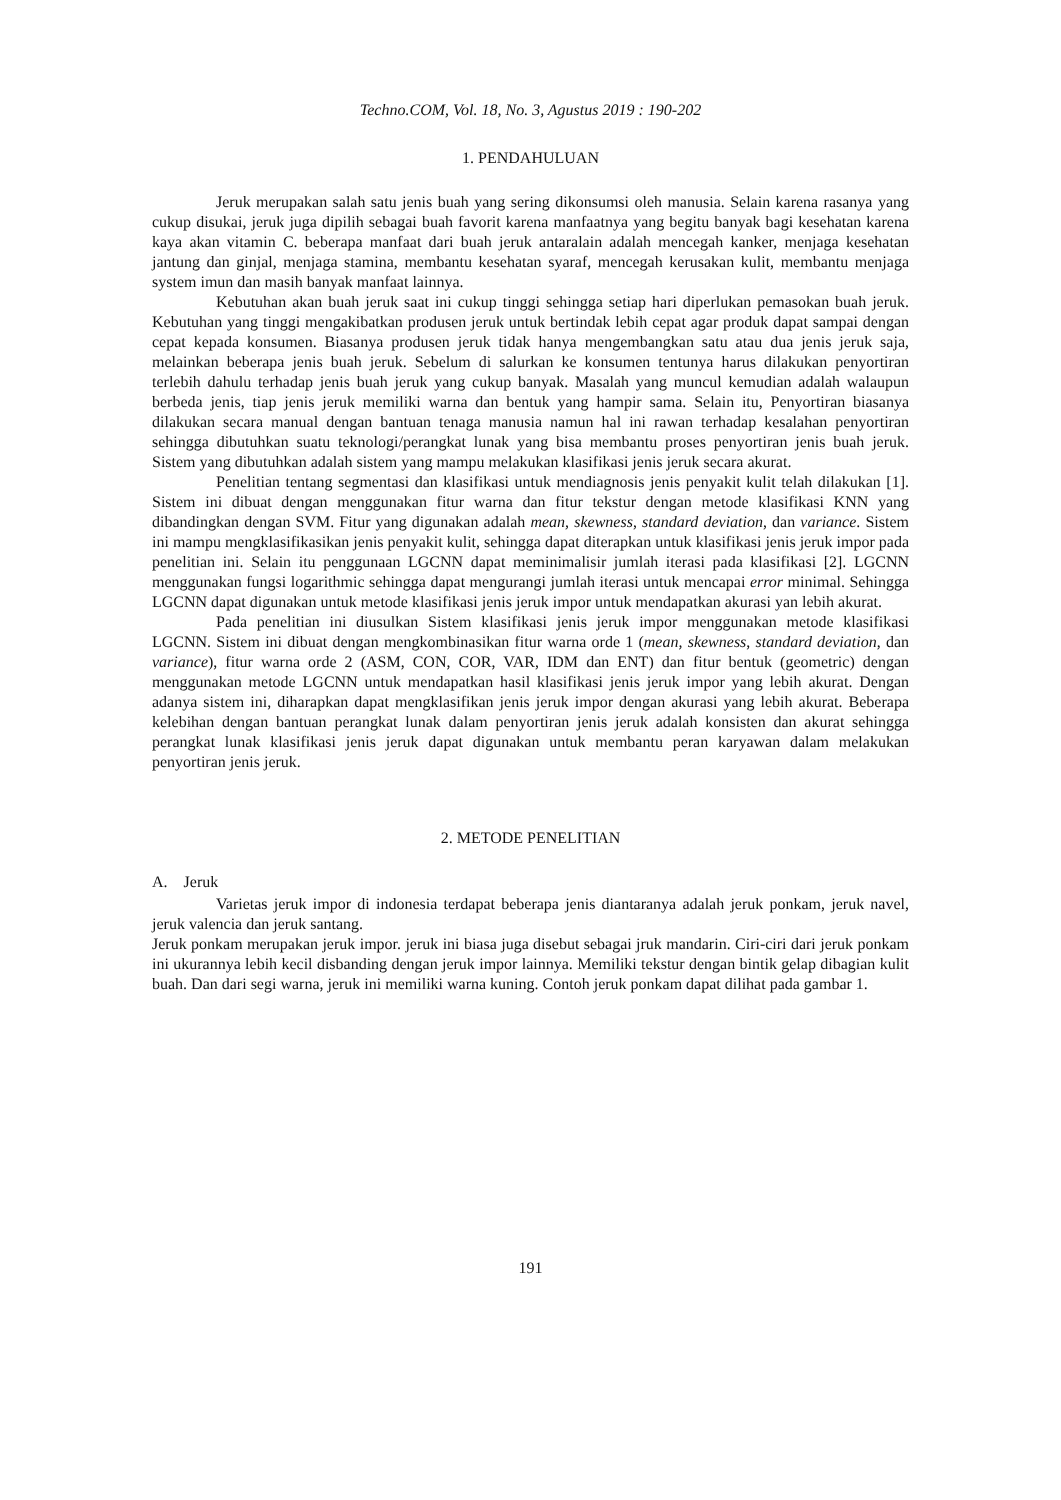Techno.COM, Vol. 18, No. 3, Agustus 2019 : 190-202
1. PENDAHULUAN
Jeruk merupakan salah satu jenis buah yang sering dikonsumsi oleh manusia. Selain karena rasanya yang cukup disukai, jeruk juga dipilih sebagai buah favorit karena manfaatnya yang begitu banyak bagi kesehatan karena kaya akan vitamin C. beberapa manfaat dari buah jeruk antaralain adalah mencegah kanker, menjaga kesehatan jantung dan ginjal, menjaga stamina, membantu kesehatan syaraf, mencegah kerusakan kulit, membantu menjaga system imun dan masih banyak manfaat lainnya.
Kebutuhan akan buah jeruk saat ini cukup tinggi sehingga setiap hari diperlukan pemasokan buah jeruk. Kebutuhan yang tinggi mengakibatkan produsen jeruk untuk bertindak lebih cepat agar produk dapat sampai dengan cepat kepada konsumen. Biasanya produsen jeruk tidak hanya mengembangkan satu atau dua jenis jeruk saja, melainkan beberapa jenis buah jeruk. Sebelum di salurkan ke konsumen tentunya harus dilakukan penyortiran terlebih dahulu terhadap jenis buah jeruk yang cukup banyak. Masalah yang muncul kemudian adalah walaupun berbeda jenis, tiap jenis jeruk memiliki warna dan bentuk yang hampir sama. Selain itu, Penyortiran biasanya dilakukan secara manual dengan bantuan tenaga manusia namun hal ini rawan terhadap kesalahan penyortiran sehingga dibutuhkan suatu teknologi/perangkat lunak yang bisa membantu proses penyortiran jenis buah jeruk. Sistem yang dibutuhkan adalah sistem yang mampu melakukan klasifikasi jenis jeruk secara akurat.
Penelitian tentang segmentasi dan klasifikasi untuk mendiagnosis jenis penyakit kulit telah dilakukan [1]. Sistem ini dibuat dengan menggunakan fitur warna dan fitur tekstur dengan metode klasifikasi KNN yang dibandingkan dengan SVM. Fitur yang digunakan adalah mean, skewness, standard deviation, dan variance. Sistem ini mampu mengklasifikasikan jenis penyakit kulit, sehingga dapat diterapkan untuk klasifikasi jenis jeruk impor pada penelitian ini. Selain itu penggunaan LGCNN dapat meminimalisir jumlah iterasi pada klasifikasi [2]. LGCNN menggunakan fungsi logarithmic sehingga dapat mengurangi jumlah iterasi untuk mencapai error minimal. Sehingga LGCNN dapat digunakan untuk metode klasifikasi jenis jeruk impor untuk mendapatkan akurasi yan lebih akurat.
Pada penelitian ini diusulkan Sistem klasifikasi jenis jeruk impor menggunakan metode klasifikasi LGCNN. Sistem ini dibuat dengan mengkombinasikan fitur warna orde 1 (mean, skewness, standard deviation, dan variance), fitur warna orde 2 (ASM, CON, COR, VAR, IDM dan ENT) dan fitur bentuk (geometric) dengan menggunakan metode LGCNN untuk mendapatkan hasil klasifikasi jenis jeruk impor yang lebih akurat. Dengan adanya sistem ini, diharapkan dapat mengklasifikan jenis jeruk impor dengan akurasi yang lebih akurat. Beberapa kelebihan dengan bantuan perangkat lunak dalam penyortiran jenis jeruk adalah konsisten dan akurat sehingga perangkat lunak klasifikasi jenis jeruk dapat digunakan untuk membantu peran karyawan dalam melakukan penyortiran jenis jeruk.
2. METODE PENELITIAN
A. Jeruk
Varietas jeruk impor di indonesia terdapat beberapa jenis diantaranya adalah jeruk ponkam, jeruk navel, jeruk valencia dan jeruk santang.
Jeruk ponkam merupakan jeruk impor. jeruk ini biasa juga disebut sebagai jruk mandarin. Ciri-ciri dari jeruk ponkam ini ukurannya lebih kecil disbanding dengan jeruk impor lainnya. Memiliki tekstur dengan bintik gelap dibagian kulit buah. Dan dari segi warna, jeruk ini memiliki warna kuning. Contoh jeruk ponkam dapat dilihat pada gambar 1.
191